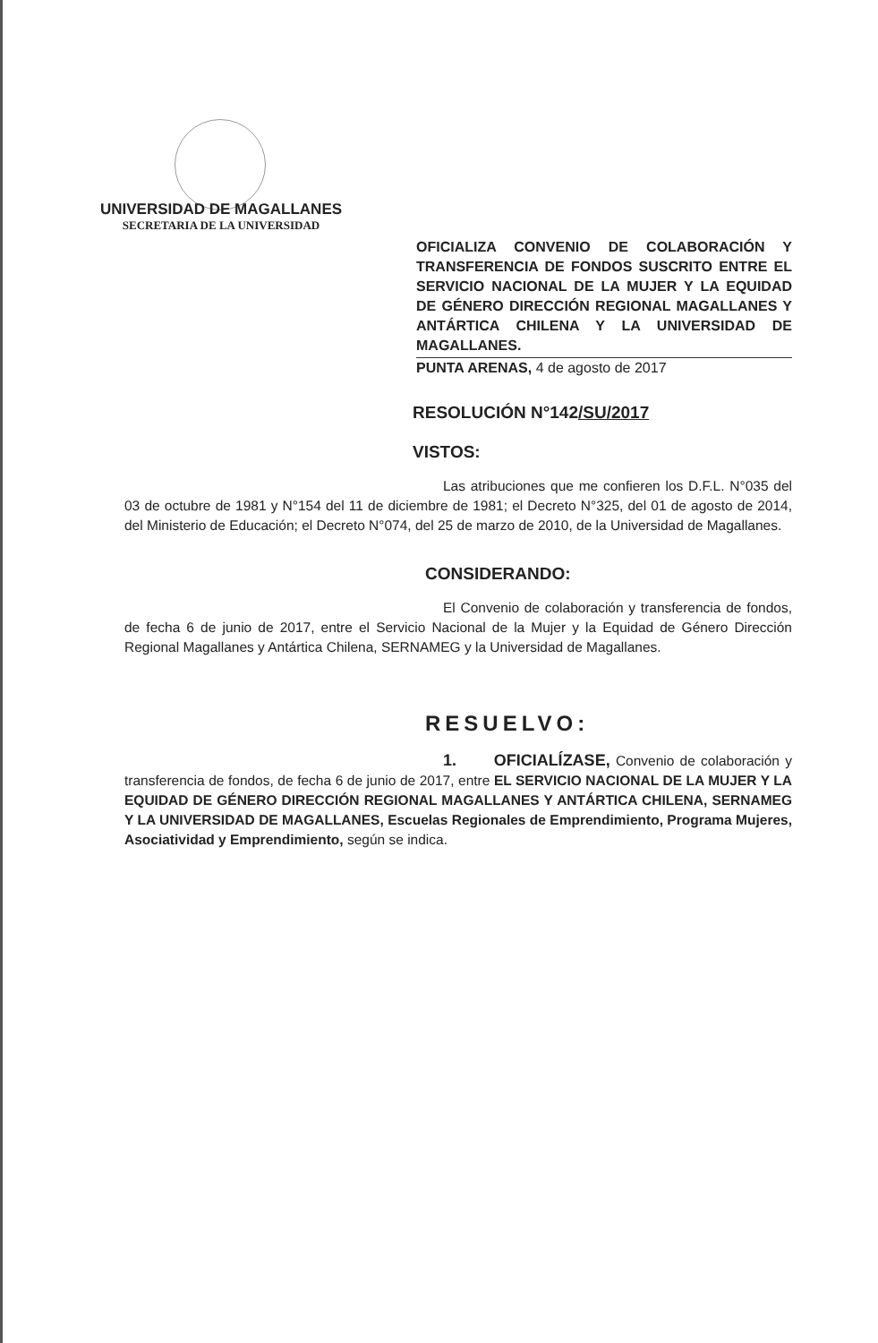UNIVERSIDAD DE MAGALLANES
SECRETARIA DE LA UNIVERSIDAD
OFICIALIZA CONVENIO DE COLABORACIÓN Y TRANSFERENCIA DE FONDOS SUSCRITO ENTRE EL SERVICIO NACIONAL DE LA MUJER Y LA EQUIDAD DE GÉNERO DIRECCIÓN REGIONAL MAGALLANES Y ANTÁRTICA CHILENA Y LA UNIVERSIDAD DE MAGALLANES.
PUNTA ARENAS, 4 de agosto de 2017
RESOLUCIÓN N°142/SU/2017
VISTOS:
Las atribuciones que me confieren los D.F.L. N°035 del 03 de octubre de 1981 y N°154 del 11 de diciembre de 1981; el Decreto N°325, del 01 de agosto de 2014, del Ministerio de Educación; el Decreto N°074, del 25 de marzo de 2010, de la Universidad de Magallanes.
CONSIDERANDO:
El Convenio de colaboración y transferencia de fondos, de fecha 6 de junio de 2017, entre el Servicio Nacional de la Mujer y la Equidad de Género Dirección Regional Magallanes y Antártica Chilena, SERNAMEG y la Universidad de Magallanes.
RESUELVO:
1. OFICIALÍZASE, Convenio de colaboración y transferencia de fondos, de fecha 6 de junio de 2017, entre EL SERVICIO NACIONAL DE LA MUJER Y LA EQUIDAD DE GÉNERO DIRECCIÓN REGIONAL MAGALLANES Y ANTÁRTICA CHILENA, SERNAMEG Y LA UNIVERSIDAD DE MAGALLANES, Escuelas Regionales de Emprendimiento, Programa Mujeres, Asociatividad y Emprendimiento, según se indica.